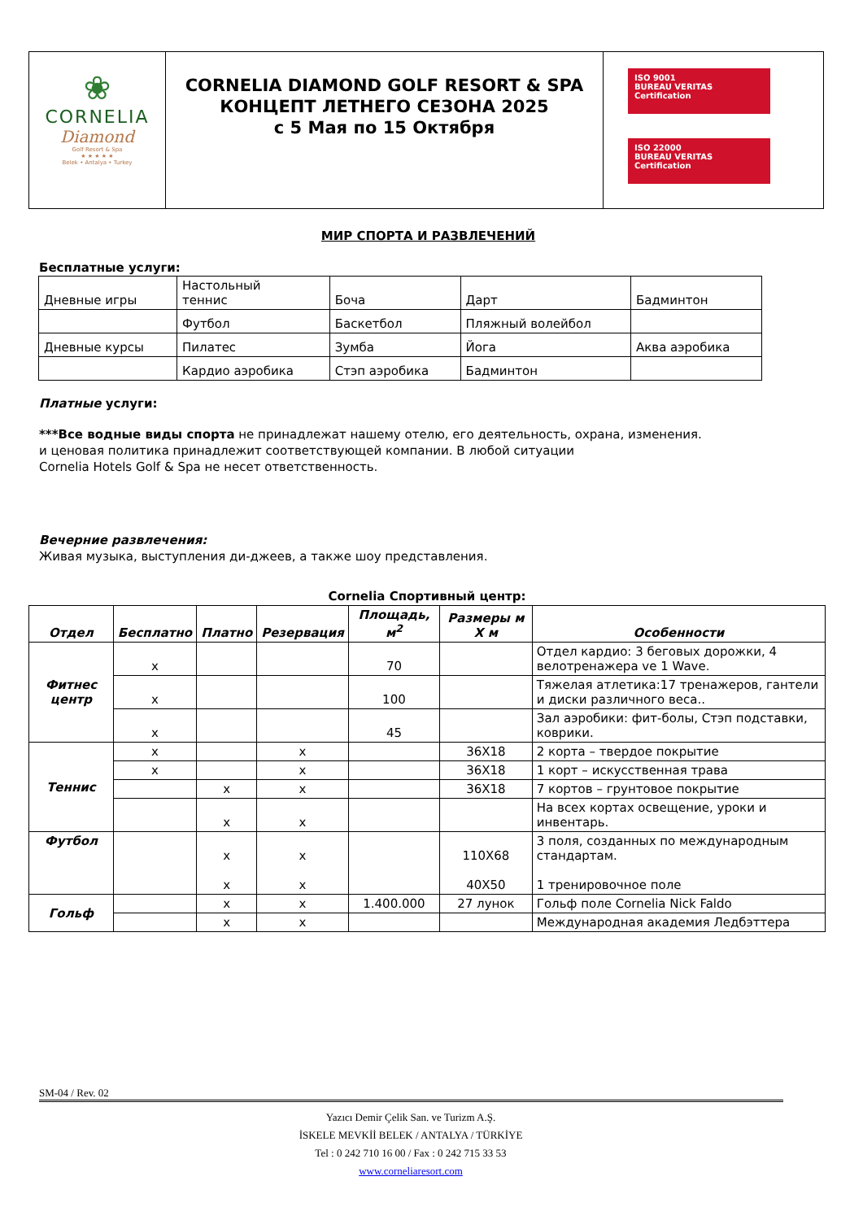| ❀ CORNELIA Diamond Golf Resort & Spa ★ ★ ★ ★ ★ Belek • Antalya • Turkey | CORNELIA DIAMOND GOLF RESORT & SPA КОНЦЕПТ ЛЕТНЕГО СЕЗОНА 2025 с 5 Мая по 15 Октября | ISO 9001 BUREAU VERITAS Certification ISO 22000 BUREAU VERITAS Certification |
МИР СПОРТА И РАЗВЛЕЧЕНИЙ
Бесплатные услуги:
| Дневные игры | Настольный теннис | Боча | Дарт | Бадминтон |
| | Футбол | Баскетбол | Пляжный волейбол | |
| Дневные курсы | Пилатес | Зумба | Йога | Аква аэробика |
| | Кардио аэробика | Стэп аэробика | Бадминтон | |
Платные услуги:
***Все водные виды спорта не принадлежат нашему отелю, его деятельность, охрана, изменения.
и ценовая политика принадлежит соответствующей компании. В любой ситуации
Cornelia Hotels Golf & Spa не несет ответственность.
Вечерние развлечения:
Живая музыка, выступления ди-джеев, а также шоу представления.
Cornelia Спортивный центр:
| Отдел | Бесплатно | Платно | Резервация | Площадь, м<sup>2</sup> | Размеры м X м | Особенности |
| --- | --- | --- | --- | --- | --- | --- |
| Фитнес центр | x | | | 70 | | Отдел кардио: 3 беговых дорожки, 4 велотренажера ve 1 Wave. |
| | x | | | 100 | | Тяжелая атлетика:17 тренажеров, гантели и диски различного веса.. |
| | x | | | 45 | | Зал аэробики: фит-болы, Стэп подставки, коврики. |
| Теннис | x | | x | | 36X18 | 2 корта – твердое покрытие |
| | x | | x | | 36X18 | 1 корт – искусственная трава |
| | | x | x | | 36X18 | 7 кортов – грунтовое покрытие |
| | | x | x | | | На всех кортах освещение, уроки и инвентарь. |
| Футбол | | x x | x x | | 110X68 40X50 | 3 поля, созданных по международным стандартам. 1 тренировочное поле |
| Гольф | | x | x | 1.400.000 | 27 лунок | Гольф поле Cornelia Nick Faldo |
| | | x | x | | | Международная академия Ледбэттера |
SM-04 / Rev. 02
Yazıcı Demir Çelik San. ve Turizm A.Ş.
İSKELE MEVKİİ BELEK / ANTALYA / TÜRKİYE
Tel : 0 242 710 16 00 / Fax : 0 242 715 33 53
www.corneliaresort.com